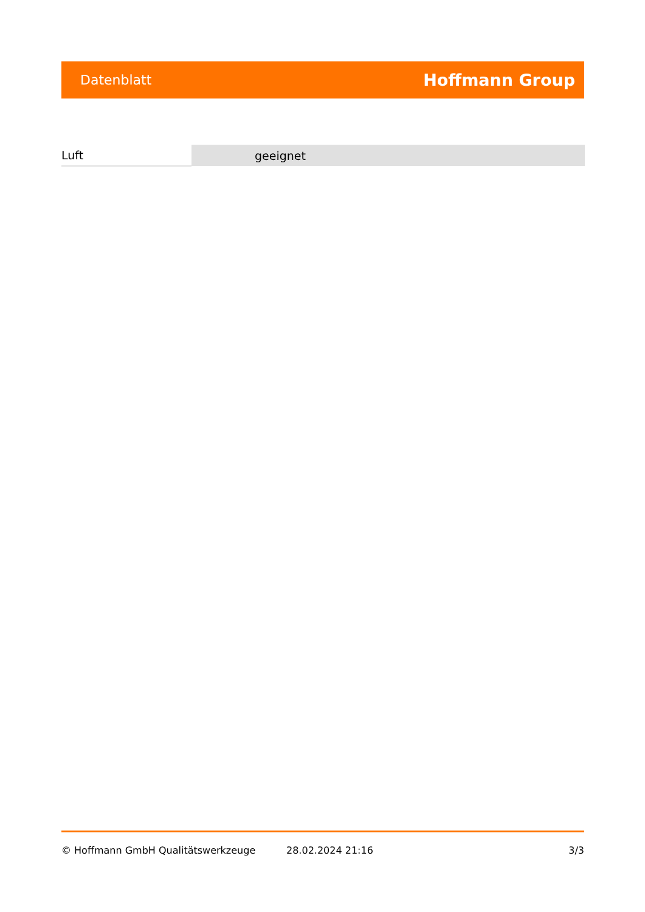Datenblatt Hoffmann Group
| Luft | geeignet |
© Hoffmann GmbH Qualitätswerkzeuge 28.02.2024 21:16 3/3